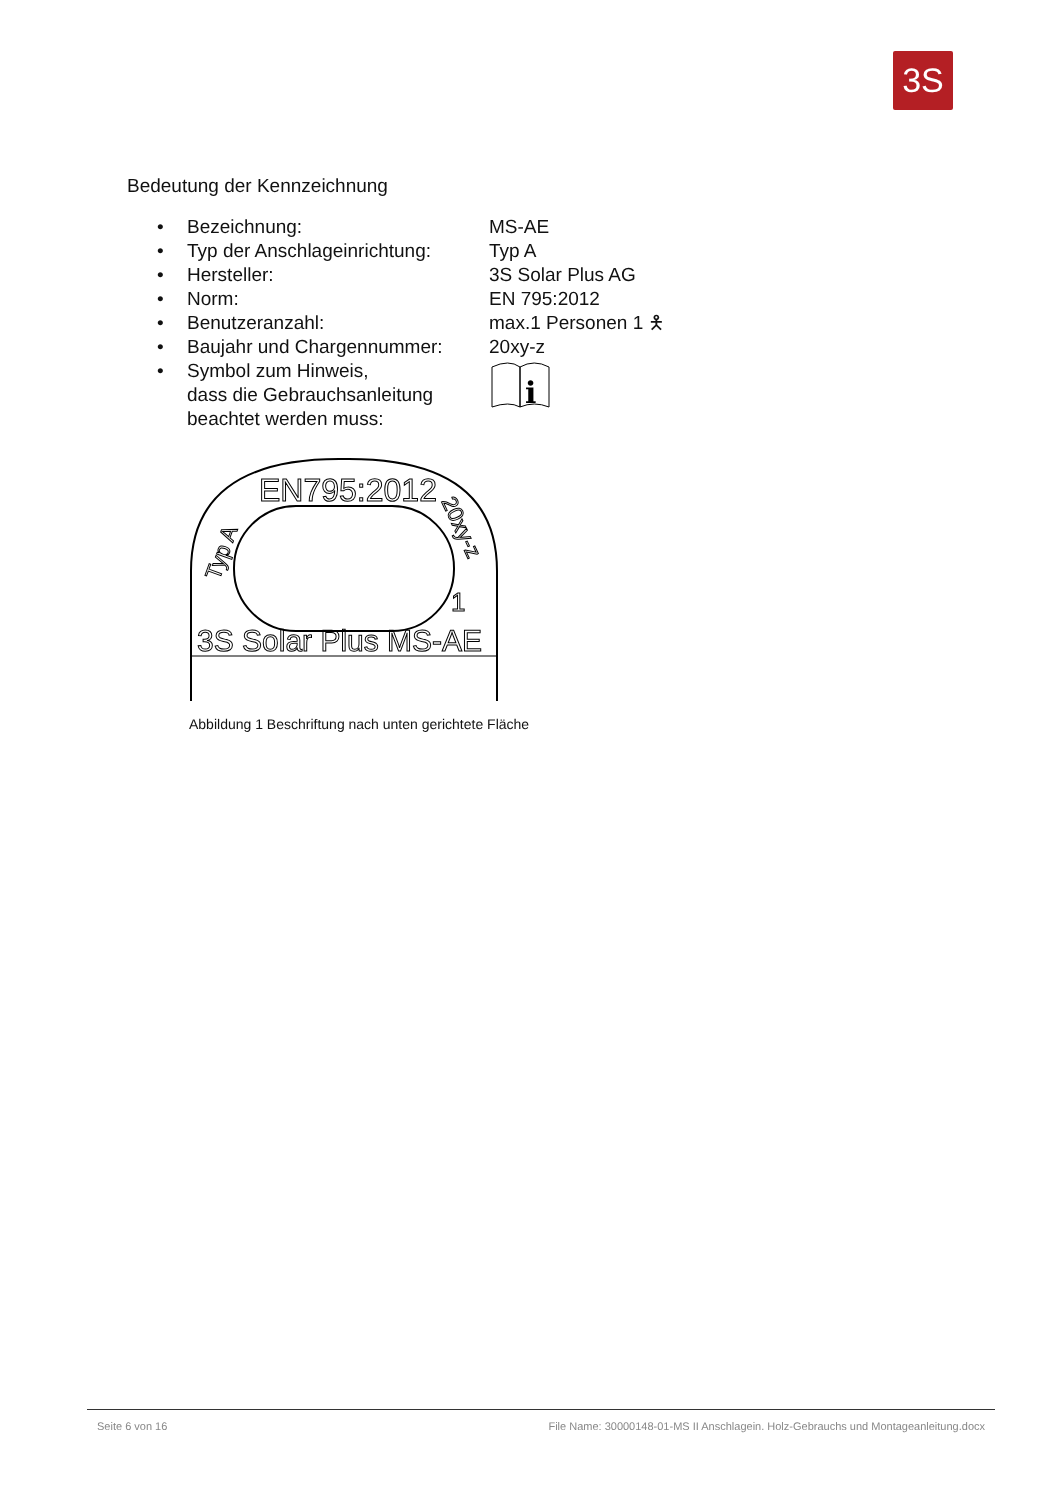3S
Bedeutung der Kennzeichnung
| • | Bezeichnung: | MS-AE |
| • | Typ der Anschlageinrichtung: | Typ A |
| • | Hersteller: | 3S Solar Plus AG |
| • | Norm: | EN 795:2012 |
| • | Benutzeranzahl: | max.1 Personen 1 🯅 |
| • | Baujahr und Chargennummer: | 20xy-z |
| • | Symbol zum Hinweis, dass die Gebrauchsanleitung beachtet werden muss: | i |
EN795:2012
3S Solar Plus MS-AE
Typ A
20xy-z
1
Abbildung 1 Beschriftung nach unten gerichtete Fläche
Seite 6 von 16 File Name: 30000148-01-MS II Anschlagein. Holz-Gebrauchs und Montageanleitung.docx